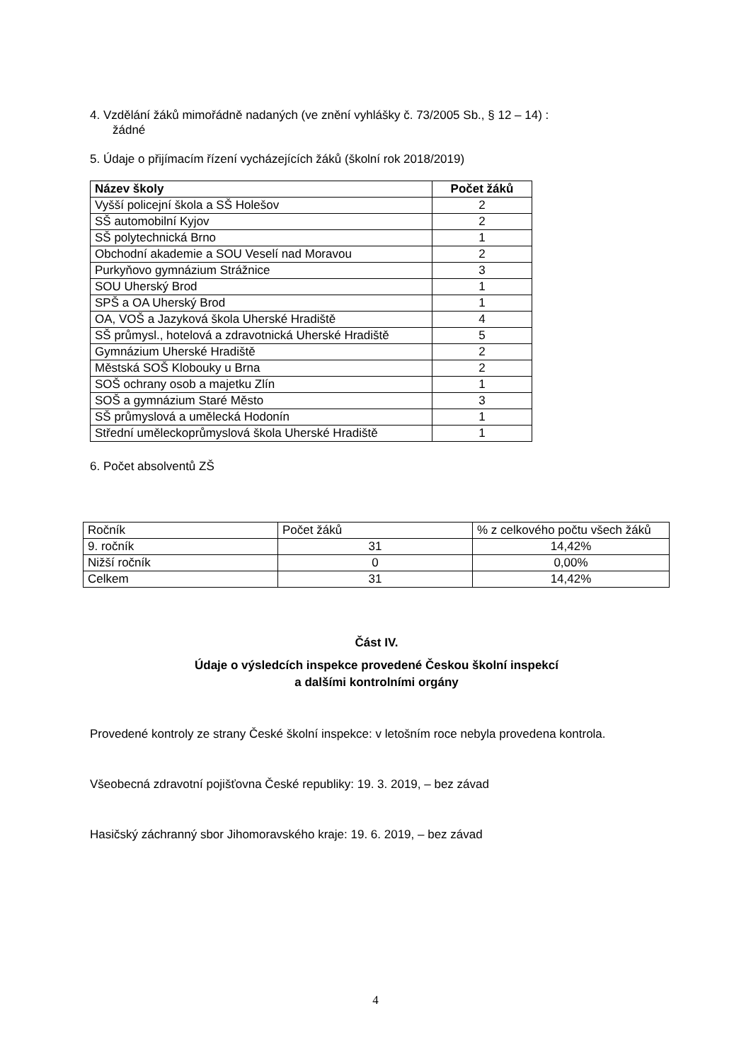4. Vzdělání žáků mimořádně nadaných (ve znění vyhlášky č. 73/2005 Sb., § 12 – 14) :
žádné
5. Údaje o přijímacím řízení vycházejících žáků (školní rok 2018/2019)
| Název školy | Počet žáků |
| --- | --- |
| Vyšší policejní škola a SŠ Holešov | 2 |
| SŠ automobilní Kyjov | 2 |
| SŠ polytechnická Brno | 1 |
| Obchodní akademie a SOU Veselí nad Moravou | 2 |
| Purkyňovo gymnázium Strážnice | 3 |
| SOU Uherský Brod | 1 |
| SPŠ a OA Uherský Brod | 1 |
| OA, VOŠ a Jazyková škola Uherské Hradiště | 4 |
| SŠ průmysl., hotelová a zdravotnická Uherské Hradiště | 5 |
| Gymnázium Uherské Hradiště | 2 |
| Městská SOŠ Klobouky u Brna | 2 |
| SOŠ ochrany osob a majetku Zlín | 1 |
| SOŠ a gymnázium Staré Město | 3 |
| SŠ průmyslová a umělecká Hodonín | 1 |
| Střední uměleckoprůmyslová škola Uherské Hradiště | 1 |
6. Počet absolventů ZŠ
| Ročník | Počet žáků | % z celkového počtu všech žáků |
| 9. ročník | 31 | 14,42% |
| Nižší ročník | 0 | 0,00% |
| Celkem | 31 | 14,42% |
Část IV.
Údaje o výsledcích inspekce provedené Českou školní inspekcí
a dalšími kontrolními orgány
Provedené kontroly ze strany České školní inspekce: v letošním roce nebyla provedena kontrola.
Všeobecná zdravotní pojišťovna České republiky: 19. 3. 2019, – bez závad
Hasičský záchranný sbor Jihomoravského kraje: 19. 6. 2019, – bez závad
4